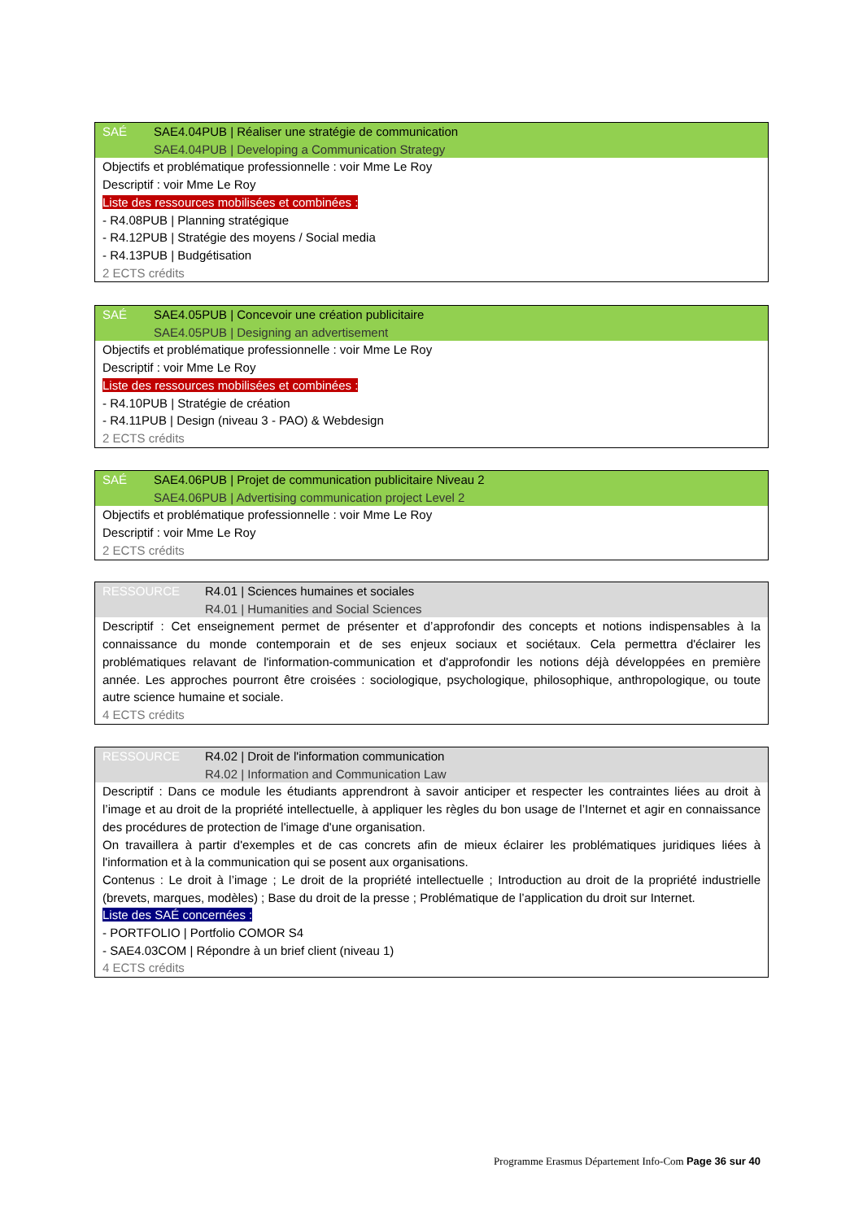SAÉ SAE4.04PUB | Réaliser une stratégie de communication
SAE4.04PUB | Developing a Communication Strategy
Objectifs et problématique professionnelle : voir Mme Le Roy
Descriptif : voir Mme Le Roy
Liste des ressources mobilisées et combinées :
- R4.08PUB | Planning stratégique
- R4.12PUB | Stratégie des moyens / Social media
- R4.13PUB | Budgétisation
2 ECTS crédits
SAÉ SAE4.05PUB | Concevoir une création publicitaire
SAE4.05PUB | Designing an advertisement
Objectifs et problématique professionnelle : voir Mme Le Roy
Descriptif : voir Mme Le Roy
Liste des ressources mobilisées et combinées :
- R4.10PUB | Stratégie de création
- R4.11PUB | Design (niveau 3 - PAO) & Webdesign
2 ECTS crédits
SAÉ SAE4.06PUB | Projet de communication publicitaire Niveau 2
SAE4.06PUB | Advertising communication project Level 2
Objectifs et problématique professionnelle : voir Mme Le Roy
Descriptif : voir Mme Le Roy
2 ECTS crédits
RESSOURCE R4.01 | Sciences humaines et sociales
R4.01 | Humanities and Social Sciences
Descriptif : Cet enseignement permet de présenter et d’approfondir des concepts et notions indispensables à la connaissance du monde contemporain et de ses enjeux sociaux et sociétaux. Cela permettra d'éclairer les problématiques relavant de l'information-communication et d'approfondir les notions déjà développées en première année. Les approches pourront être croisées : sociologique, psychologique, philosophique, anthropologique, ou toute autre science humaine et sociale.
4 ECTS crédits
RESSOURCE R4.02 | Droit de l'information communication
R4.02 | Information and Communication Law
Descriptif : Dans ce module les étudiants apprendront à savoir anticiper et respecter les contraintes liées au droit à l’image et au droit de la propriété intellectuelle, à appliquer les règles du bon usage de l’Internet et agir en connaissance des procédures de protection de l'image d'une organisation.
On travaillera à partir d'exemples et de cas concrets afin de mieux éclairer les problématiques juridiques liées à l'information et à la communication qui se posent aux organisations.
Contenus : Le droit à l’image ; Le droit de la propriété intellectuelle ; Introduction au droit de la propriété industrielle (brevets, marques, modèles) ; Base du droit de la presse ; Problématique de l’application du droit sur Internet.
Liste des SAÉ concernées :
- PORTFOLIO | Portfolio COMOR S4
- SAE4.03COM | Répondre à un brief client (niveau 1)
4 ECTS crédits
Programme Erasmus Département Info-Com Page 36 sur 40